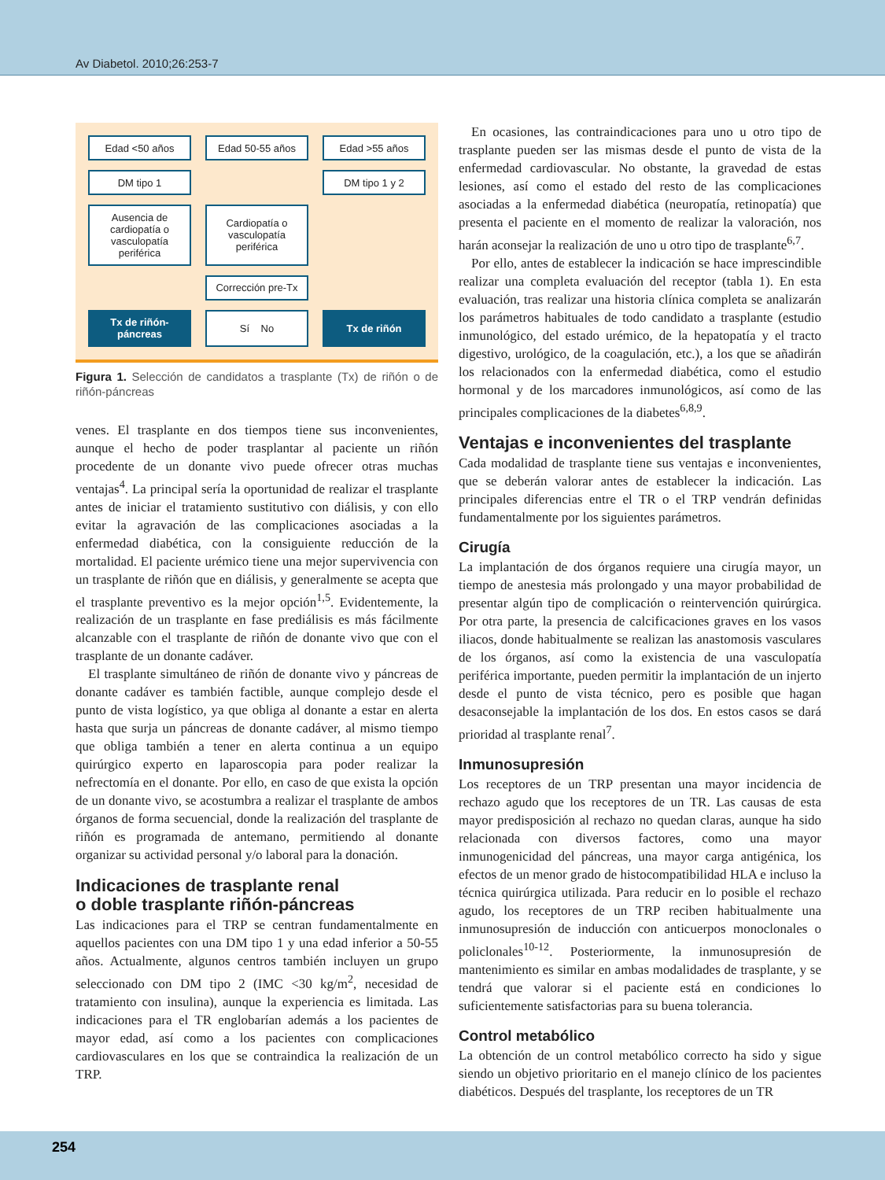Av Diabetol. 2010;26:253-7
Edad <50 años
Edad 50-55 años
Edad >55 años
DM tipo 1
DM tipo 1 y 2
Ausencia de cardiopatía o vasculopatía periférica
Cardiopatía o vasculopatía periférica
Corrección pre-Tx
Tx de riñón-páncreas
Sí No
Tx de riñón
Figura 1. Selección de candidatos a trasplante (Tx) de riñón o de riñón-páncreas
venes. El trasplante en dos tiempos tiene sus inconvenientes, aunque el hecho de poder trasplantar al paciente un riñón procedente de un donante vivo puede ofrecer otras muchas ventajas<sup>4</sup>. La principal sería la oportunidad de realizar el trasplante antes de iniciar el tratamiento sustitutivo con diálisis, y con ello evitar la agravación de las complicaciones asociadas a la enfermedad diabética, con la consiguiente reducción de la mortalidad. El paciente urémico tiene una mejor supervivencia con un trasplante de riñón que en diálisis, y generalmente se acepta que el trasplante preventivo es la mejor opción<sup>1,5</sup>. Evidentemente, la realización de un trasplante en fase prediálisis es más fácilmente alcanzable con el trasplante de riñón de donante vivo que con el trasplante de un donante cadáver.
El trasplante simultáneo de riñón de donante vivo y páncreas de donante cadáver es también factible, aunque complejo desde el punto de vista logístico, ya que obliga al donante a estar en alerta hasta que surja un páncreas de donante cadáver, al mismo tiempo que obliga también a tener en alerta continua a un equipo quirúrgico experto en laparoscopia para poder realizar la nefrectomía en el donante. Por ello, en caso de que exista la opción de un donante vivo, se acostumbra a realizar el trasplante de ambos órganos de forma secuencial, donde la realización del trasplante de riñón es programada de antemano, permitiendo al donante organizar su actividad personal y/o laboral para la donación.
Indicaciones de trasplante renal
o doble trasplante riñón-páncreas
Las indicaciones para el TRP se centran fundamentalmente en aquellos pacientes con una DM tipo 1 y una edad inferior a 50-55 años. Actualmente, algunos centros también incluyen un grupo seleccionado con DM tipo 2 (IMC <30 kg/m<sup>2</sup>, necesidad de tratamiento con insulina), aunque la experiencia es limitada. Las indicaciones para el TR englobarían además a los pacientes de mayor edad, así como a los pacientes con complicaciones cardiovasculares en los que se contraindica la realización de un TRP.
En ocasiones, las contraindicaciones para uno u otro tipo de trasplante pueden ser las mismas desde el punto de vista de la enfermedad cardiovascular. No obstante, la gravedad de estas lesiones, así como el estado del resto de las complicaciones asociadas a la enfermedad diabética (neuropatía, retinopatía) que presenta el paciente en el momento de realizar la valoración, nos harán aconsejar la realización de uno u otro tipo de trasplante<sup>6,7</sup>.
Por ello, antes de establecer la indicación se hace imprescindible realizar una completa evaluación del receptor (tabla 1). En esta evaluación, tras realizar una historia clínica completa se analizarán los parámetros habituales de todo candidato a trasplante (estudio inmunológico, del estado urémico, de la hepatopatía y el tracto digestivo, urológico, de la coagulación, etc.), a los que se añadirán los relacionados con la enfermedad diabética, como el estudio hormonal y de los marcadores inmunológicos, así como de las principales complicaciones de la diabetes<sup>6,8,9</sup>.
Ventajas e inconvenientes del trasplante
Cada modalidad de trasplante tiene sus ventajas e inconvenientes, que se deberán valorar antes de establecer la indicación. Las principales diferencias entre el TR o el TRP vendrán definidas fundamentalmente por los siguientes parámetros.
Cirugía
La implantación de dos órganos requiere una cirugía mayor, un tiempo de anestesia más prolongado y una mayor probabilidad de presentar algún tipo de complicación o reintervención quirúrgica. Por otra parte, la presencia de calcificaciones graves en los vasos iliacos, donde habitualmente se realizan las anastomosis vasculares de los órganos, así como la existencia de una vasculopatía periférica importante, pueden permitir la implantación de un injerto desde el punto de vista técnico, pero es posible que hagan desaconsejable la implantación de los dos. En estos casos se dará prioridad al trasplante renal<sup>7</sup>.
Inmunosupresión
Los receptores de un TRP presentan una mayor incidencia de rechazo agudo que los receptores de un TR. Las causas de esta mayor predisposición al rechazo no quedan claras, aunque ha sido relacionada con diversos factores, como una mayor inmunogenicidad del páncreas, una mayor carga antigénica, los efectos de un menor grado de histocompatibilidad HLA e incluso la técnica quirúrgica utilizada. Para reducir en lo posible el rechazo agudo, los receptores de un TRP reciben habitualmente una inmunosupresión de inducción con anticuerpos monoclonales o policlonales<sup>10-12</sup>. Posteriormente, la inmunosupresión de mantenimiento es similar en ambas modalidades de trasplante, y se tendrá que valorar si el paciente está en condiciones lo suficientemente satisfactorias para su buena tolerancia.
Control metabólico
La obtención de un control metabólico correcto ha sido y sigue siendo un objetivo prioritario en el manejo clínico de los pacientes diabéticos. Después del trasplante, los receptores de un TR
254